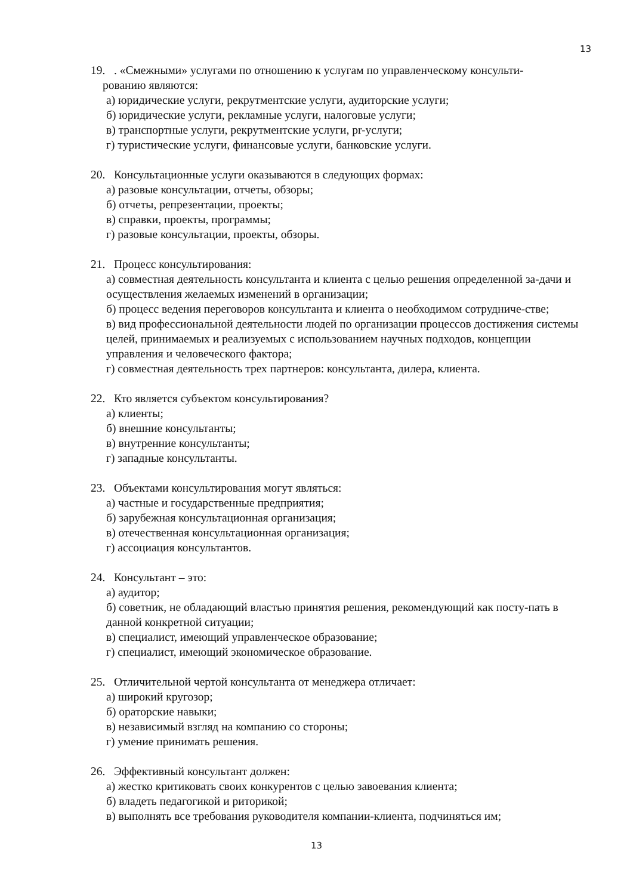13
19.. «Смежными» услугами по отношению к услугам по управленческому консульти-
рованию являются:
а) юридические услуги, рекрутментские услуги, аудиторские услуги;
б) юридические услуги, рекламные услуги, налоговые услуги;
в) транспортные услуги, рекрутментские услуги, pr-услуги;
г) туристические услуги, финансовые услуги, банковские услуги.
20. Консультационные услуги оказываются в следующих формах:
а) разовые консультации, отчеты, обзоры;
б) отчеты, репрезентации, проекты;
в) справки, проекты, программы;
г) разовые консультации, проекты, обзоры.
21. Процесс консультирования:
а) совместная деятельность консультанта и клиента с целью решения определенной за-дачи и осуществления желаемых изменений в организации;
б) процесс ведения переговоров консультанта и клиента о необходимом сотрудниче-стве;
в) вид профессиональной деятельности людей по организации процессов достижения системы целей, принимаемых и реализуемых с использованием научных подходов, концепции управления и человеческого фактора;
г) совместная деятельность трех партнеров: консультанта, дилера, клиента.
22. Кто является субъектом консультирования?
а) клиенты;
б) внешние консультанты;
в) внутренние консультанты;
г) западные консультанты.
23. Объектами консультирования могут являться:
а) частные и государственные предприятия;
б) зарубежная консультационная организация;
в) отечественная консультационная организация;
г) ассоциация консультантов.
24. Консультант – это:
а) аудитор;
б) советник, не обладающий властью принятия решения, рекомендующий как посту-пать в данной конкретной ситуации;
в) специалист, имеющий управленческое образование;
г) специалист, имеющий экономическое образование.
25. Отличительной чертой консультанта от менеджера отличает:
а) широкий кругозор;
б) ораторские навыки;
в) независимый взгляд на компанию со стороны;
г) умение принимать решения.
26. Эффективный консультант должен:
а) жестко критиковать своих конкурентов с целью завоевания клиента;
б) владеть педагогикой и риторикой;
в) выполнять все требования руководителя компании-клиента, подчиняться им;
13